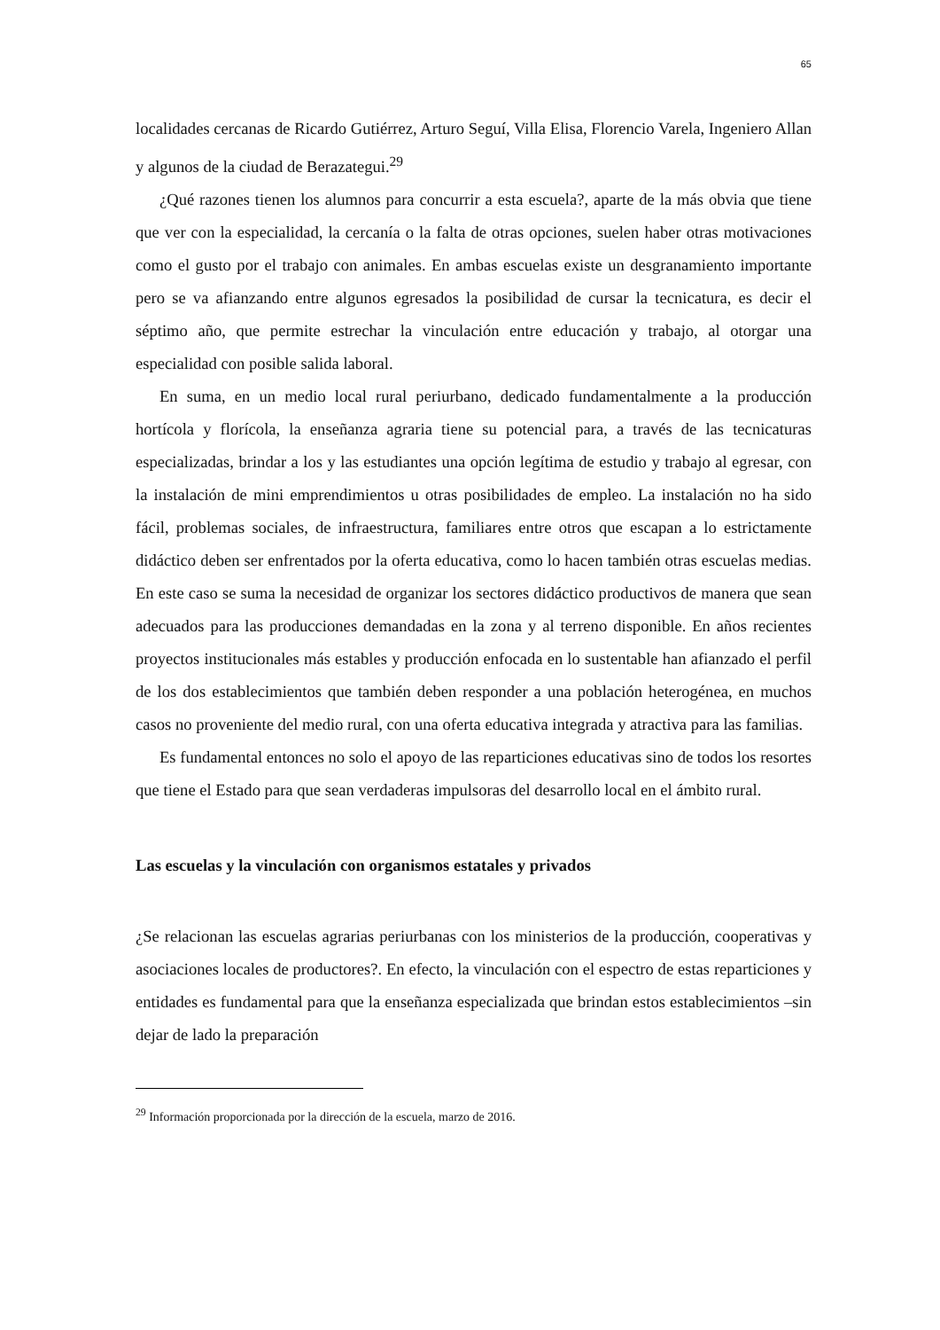65
localidades cercanas de Ricardo Gutiérrez, Arturo Seguí, Villa Elisa, Florencio Varela, Ingeniero Allan y algunos de la ciudad de Berazategui.<sup>29</sup>
¿Qué razones tienen los alumnos para concurrir a esta escuela?, aparte de la más obvia que tiene que ver con la especialidad, la cercanía o la falta de otras opciones, suelen haber otras motivaciones como el gusto por el trabajo con animales. En ambas escuelas existe un desgranamiento importante pero se va afianzando entre algunos egresados la posibilidad de cursar la tecnicatura, es decir el séptimo año, que permite estrechar la vinculación entre educación y trabajo, al otorgar una especialidad con posible salida laboral.
En suma, en un medio local rural periurbano, dedicado fundamentalmente a la producción hortícola y florícola, la enseñanza agraria tiene su potencial para, a través de las tecnicaturas especializadas, brindar a los y las estudiantes una opción legítima de estudio y trabajo al egresar, con la instalación de mini emprendimientos u otras posibilidades de empleo. La instalación no ha sido fácil, problemas sociales, de infraestructura, familiares entre otros que escapan a lo estrictamente didáctico deben ser enfrentados por la oferta educativa, como lo hacen también otras escuelas medias. En este caso se suma la necesidad de organizar los sectores didáctico productivos de manera que sean adecuados para las producciones demandadas en la zona y al terreno disponible. En años recientes proyectos institucionales más estables y producción enfocada en lo sustentable han afianzado el perfil de los dos establecimientos que también deben responder a una población heterogénea, en muchos casos no proveniente del medio rural, con una oferta educativa integrada y atractiva para las familias.
Es fundamental entonces no solo el apoyo de las reparticiones educativas sino de todos los resortes que tiene el Estado para que sean verdaderas impulsoras del desarrollo local en el ámbito rural.
Las escuelas y la vinculación con organismos estatales y privados
¿Se relacionan las escuelas agrarias periurbanas con los ministerios de la producción, cooperativas y asociaciones locales de productores?. En efecto, la vinculación con el espectro de estas reparticiones y entidades es fundamental para que la enseñanza especializada que brindan estos establecimientos –sin dejar de lado la preparación
<sup>29</sup> Información proporcionada por la dirección de la escuela, marzo de 2016.